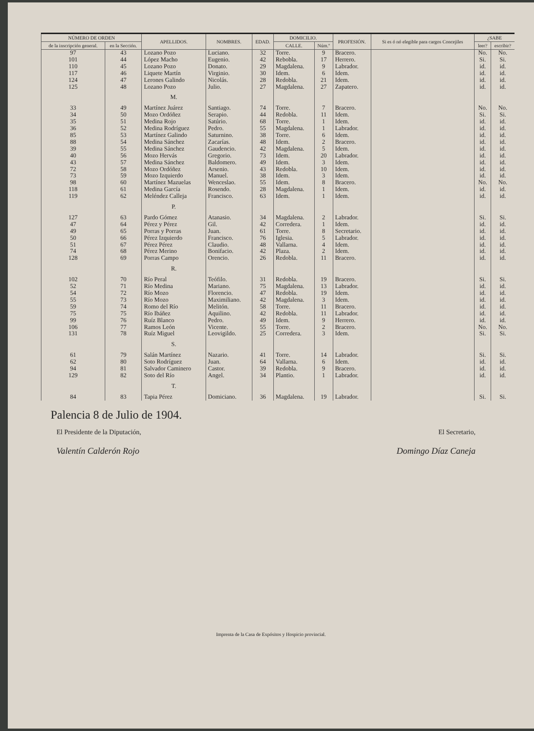| NÚMERO DE ORDEN | | APELLIDOS. | NOMBRES. | EDAD. | DOMICILIO. | | PROFESIÓN. | Si es ó nó elegible para cargos Concejiles | ¿SABE | |
| --- | --- | --- | --- | --- | --- | --- | --- | --- | --- | --- |
| de la inscripción general. | en la Sección. | | | | CALLE. | Núm.º | | | leer? | escribir? |
| 97 | 43 | Lozano Pozo | Luciano. | 32 | Torre. | 9 | Bracero. | | No. | No. |
| 101 | 44 | López Macho | Eugenio. | 42 | Rebobla. | 17 | Herrero. | | Si. | Si. |
| 110 | 45 | Lozano Pozo | Donato. | 29 | Magdalena. | 9 | Labrador. | | id. | id. |
| 117 | 46 | Liquete Martín | Virginio. | 30 | Idem. | 6 | Idem. | | id. | id. |
| 124 | 47 | Lerones Galindo | Nicolás. | 28 | Redobla. | 21 | Idem. | | id. | id. |
| 125 | 48 | Lozano Pozo | Julio. | 27 | Magdalena. | 27 | Zapatero. | | id. | id. |
| | | M. | | | | | | | | |
| 33 | 49 | Martínez Juárez | Santiago. | 74 | Torre. | 7 | Bracero. | | No. | No. |
| 34 | 50 | Mozo Ordóñez | Serapio. | 44 | Redobla. | 11 | Idem. | | Si. | Si. |
| 35 | 51 | Medina Rojo | Satúrio. | 68 | Torre. | 1 | Idem. | | id. | id. |
| 36 | 52 | Medina Rodríguez | Pedro. | 55 | Magdalena. | 1 | Labrador. | | id. | id. |
| 85 | 53 | Martínez Galindo | Saturnino. | 38 | Torre. | 6 | Idem. | | id. | id. |
| 88 | 54 | Medina Sánchez | Zacarías. | 48 | Idem. | 2 | Bracero. | | id. | id. |
| 39 | 55 | Medina Sánchez | Gaudencio. | 42 | Magdalena. | 5 | Idem. | | id. | id. |
| 40 | 56 | Mozo Hervás | Gregorio. | 73 | Idem. | 20 | Labrador. | | id. | id. |
| 43 | 57 | Medina Sánchez | Baldomero. | 49 | Idem. | 3 | Idem. | | id. | id. |
| 72 | 58 | Mozo Ordóñez | Arsenio. | 43 | Redobla. | 10 | Idem. | | id. | id. |
| 73 | 59 | Mozo Izquierdo | Manuel. | 38 | Idem. | 3 | Idem. | | id. | id. |
| 98 | 60 | Martínez Mazuelas | Wenceslao. | 55 | Idem. | 8 | Bracero. | | No. | No. |
| 118 | 61 | Medina García | Rosendo. | 28 | Magdalena. | 1 | Idem. | | id. | id. |
| 119 | 62 | Meléndez Calleja | Francisco. | 63 | Idem. | 1 | Idem. | | id. | id. |
| | | P. | | | | | | | | |
| 127 | 63 | Pardo Gómez | Atanasio. | 34 | Magdalena. | 2 | Labrador. | | Si. | Si. |
| 47 | 64 | Pérez y Pérez | Gil. | 42 | Corredera. | 1 | Idem. | | id. | id. |
| 49 | 65 | Porras y Porras | Juan. | 61 | Torre. | 8 | Secretario. | | id. | id. |
| 50 | 66 | Pérez Izquierdo | Francisco. | 76 | Iglesia. | 5 | Labrador. | | id. | id. |
| 51 | 67 | Pérez Pérez | Claudio. | 48 | Vallarna. | 4 | Idem. | | id. | id. |
| 74 | 68 | Pérez Merino | Bonifacio. | 42 | Plaza. | 2 | Idem. | | id. | id. |
| 128 | 69 | Porras Campo | Orencio. | 26 | Redobla. | 11 | Bracero. | | id. | id. |
| | | R. | | | | | | | | |
| 102 | 70 | Río Peral | Teófilo. | 31 | Redobla. | 19 | Bracero. | | Si. | Si. |
| 52 | 71 | Río Medina | Mariano. | 75 | Magdalena. | 13 | Labrador. | | id. | id. |
| 54 | 72 | Río Mozo | Florencio. | 47 | Redobla. | 19 | Idem. | | id. | id. |
| 55 | 73 | Río Mozo | Maximiliano. | 42 | Magdalena. | 3 | Idem. | | id. | id. |
| 59 | 74 | Romo del Río | Melitón. | 58 | Torre. | 11 | Bracero. | | id. | id. |
| 75 | 75 | Río Ibáñez | Aquilino. | 42 | Redobla. | 11 | Labrador. | | id. | id. |
| 99 | 76 | Ruíz Blanco | Pedro. | 49 | Idem. | 9 | Herrero. | | id. | id. |
| 106 | 77 | Ramos León | Vicente. | 55 | Torre. | 2 | Bracero. | | No. | No. |
| 131 | 78 | Ruíz Miguel | Leovigildo. | 25 | Corredera. | 3 | Idem. | | Si. | Si. |
| | | S. | | | | | | | | |
| 61 | 79 | Salán Martínez | Nazario. | 41 | Torre. | 14 | Labrador. | | Si. | Si. |
| 62 | 80 | Soto Rodríguez | Juan. | 64 | Vallarna. | 6 | Idem. | | id. | id. |
| 94 | 81 | Salvador Caminero | Castor. | 39 | Redobla. | 9 | Bracero. | | id. | id. |
| 129 | 82 | Soto del Río | Angel. | 34 | Plantio. | 1 | Labrador. | | id. | id. |
| | | T. | | | | | | | | |
| 84 | 83 | Tapia Pérez | Domiciano. | 36 | Magdalena. | 19 | Labrador. | | Si. | Si. |
Palencia 8 de Julio de 1904.
El Presidente de la Diputación, El Secretario,
Valentín Calderón Rojo Domingo Díaz Caneja
Imprenta de la Casa de Expósitos y Hospicio provincial.